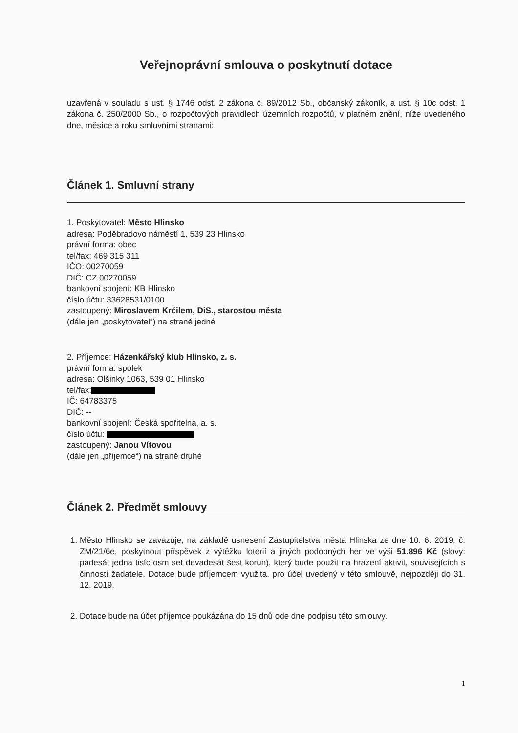Veřejnoprávní smlouva o poskytnutí dotace
uzavřená v souladu s ust. § 1746 odst. 2 zákona č. 89/2012 Sb., občanský zákoník, a ust. § 10c odst. 1 zákona č. 250/2000 Sb., o rozpočtových pravidlech územních rozpočtů, v platném znění, níže uvedeného dne, měsíce a roku smluvními stranami:
Článek 1. Smluvní strany
1. Poskytovatel: Město Hlinsko
adresa: Poděbradovo náměstí 1, 539 23 Hlinsko
právní forma: obec
tel/fax: 469 315 311
IČO: 00270059
DIČ: CZ 00270059
bankovní spojení: KB Hlinsko
číslo účtu: 33628531/0100
zastoupený: Miroslavem Krčilem, DiS., starostou města
(dále jen „poskytovatel“) na straně jedné
2. Příjemce: Házenkářský klub Hlinsko, z. s.
právní forma: spolek
adresa: Olšinky 1063, 539 01 Hlinsko
tel/fax:
IČ: 64783375
DIČ: --
bankovní spojení: Česká spořitelna, a. s.
číslo účtu:
zastoupený: Janou Vítovou
(dále jen „příjemce“) na straně druhé
Článek 2. Předmět smlouvy
1. Město Hlinsko se zavazuje, na základě usnesení Zastupitelstva města Hlinska ze dne 10. 6. 2019, č. ZM/21/6e, poskytnout příspěvek z výtěžku loterií a jiných podobných her ve výši 51.896 Kč (slovy: padesát jedna tisíc osm set devadesát šest korun), který bude použit na hrazení aktivit, souvisejících s činností žadatele. Dotace bude příjemcem využita, pro účel uvedený v této smlouvě, nejpozději do 31. 12. 2019.
2. Dotace bude na účet příjemce poukázána do 15 dnů ode dne podpisu této smlouvy.
1